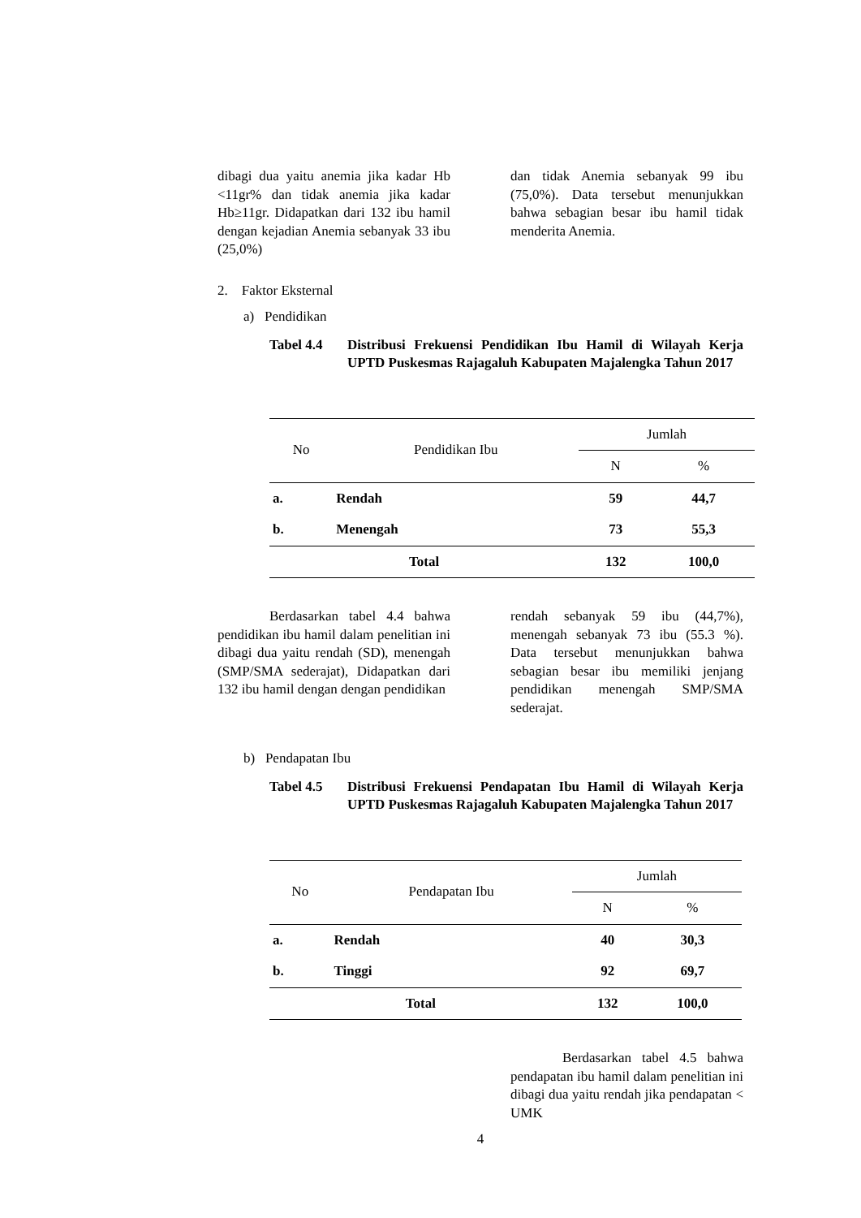dibagi dua yaitu anemia jika kadar Hb <11gr% dan tidak anemia jika kadar Hb≥11gr. Didapatkan dari 132 ibu hamil dengan kejadian Anemia sebanyak 33 ibu (25,0%)
dan tidak Anemia sebanyak 99 ibu (75,0%). Data tersebut menunjukkan bahwa sebagian besar ibu hamil tidak menderita Anemia.
2. Faktor Eksternal
a) Pendidikan
Tabel 4.4 Distribusi Frekuensi Pendidikan Ibu Hamil di Wilayah Kerja UPTD Puskesmas Rajagaluh Kabupaten Majalengka Tahun 2017
| No | Pendidikan Ibu | Jumlah | |
| --- | --- | --- | --- |
| | | N | % |
| a. | Rendah | 59 | 44,7 |
| b. | Menengah | 73 | 55,3 |
| Total | | 132 | 100,0 |
Berdasarkan tabel 4.4 bahwa pendidikan ibu hamil dalam penelitian ini dibagi dua yaitu rendah (SD), menengah (SMP/SMA sederajat), Didapatkan dari 132 ibu hamil dengan dengan pendidikan
rendah sebanyak 59 ibu (44,7%), menengah sebanyak 73 ibu (55.3 %). Data tersebut menunjukkan bahwa sebagian besar ibu memiliki jenjang pendidikan menengah SMP/SMA sederajat.
b) Pendapatan Ibu
Tabel 4.5 Distribusi Frekuensi Pendapatan Ibu Hamil di Wilayah Kerja UPTD Puskesmas Rajagaluh Kabupaten Majalengka Tahun 2017
| No | Pendapatan Ibu | Jumlah | |
| --- | --- | --- | --- |
| | | N | % |
| a. | Rendah | 40 | 30,3 |
| b. | Tinggi | 92 | 69,7 |
| Total | | 132 | 100,0 |
Berdasarkan tabel 4.5 bahwa pendapatan ibu hamil dalam penelitian ini dibagi dua yaitu rendah jika pendapatan < UMK
4